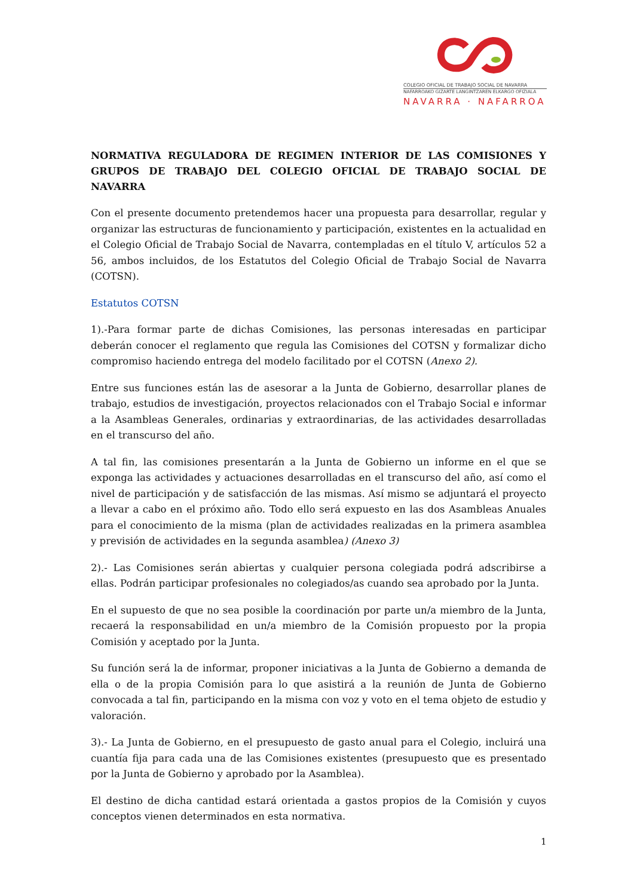COLEGIO OFICIAL DE TRABAJO SOCIAL DE NAVARRA
NAFARROAKO GIZARTE LANGINTZAREN ELKARGO OFIZIALA
NAVARRA · NAFARROA
NORMATIVA REGULADORA DE REGIMEN INTERIOR DE LAS COMISIONES Y GRUPOS DE TRABAJO DEL COLEGIO OFICIAL DE TRABAJO SOCIAL DE NAVARRA
Con el presente documento pretendemos hacer una propuesta para desarrollar, regular y organizar las estructuras de funcionamiento y participación, existentes en la actualidad en el Colegio Oficial de Trabajo Social de Navarra, contempladas en el título V, artículos 52 a 56, ambos incluidos, de los Estatutos del Colegio Oficial de Trabajo Social de Navarra (COTSN).
Estatutos COTSN
1).-Para formar parte de dichas Comisiones, las personas interesadas en participar deberán conocer el reglamento que regula las Comisiones del COTSN y formalizar dicho compromiso haciendo entrega del modelo facilitado por el COTSN (Anexo 2).
Entre sus funciones están las de asesorar a la Junta de Gobierno, desarrollar planes de trabajo, estudios de investigación, proyectos relacionados con el Trabajo Social e informar a la Asambleas Generales, ordinarias y extraordinarias, de las actividades desarrolladas en el transcurso del año.
A tal fin, las comisiones presentarán a la Junta de Gobierno un informe en el que se exponga las actividades y actuaciones desarrolladas en el transcurso del año, así como el nivel de participación y de satisfacción de las mismas. Así mismo se adjuntará el proyecto a llevar a cabo en el próximo año. Todo ello será expuesto en las dos Asambleas Anuales para el conocimiento de la misma (plan de actividades realizadas en la primera asamblea y previsión de actividades en la segunda asamblea) (Anexo 3)
2).- Las Comisiones serán abiertas y cualquier persona colegiada podrá adscribirse a ellas. Podrán participar profesionales no colegiados/as cuando sea aprobado por la Junta.
En el supuesto de que no sea posible la coordinación por parte un/a miembro de la Junta, recaerá la responsabilidad en un/a miembro de la Comisión propuesto por la propia Comisión y aceptado por la Junta.
Su función será la de informar, proponer iniciativas a la Junta de Gobierno a demanda de ella o de la propia Comisión para lo que asistirá a la reunión de Junta de Gobierno convocada a tal fin, participando en la misma con voz y voto en el tema objeto de estudio y valoración.
3).- La Junta de Gobierno, en el presupuesto de gasto anual para el Colegio, incluirá una cuantía fija para cada una de las Comisiones existentes (presupuesto que es presentado por la Junta de Gobierno y aprobado por la Asamblea).
El destino de dicha cantidad estará orientada a gastos propios de la Comisión y cuyos conceptos vienen determinados en esta normativa.
1